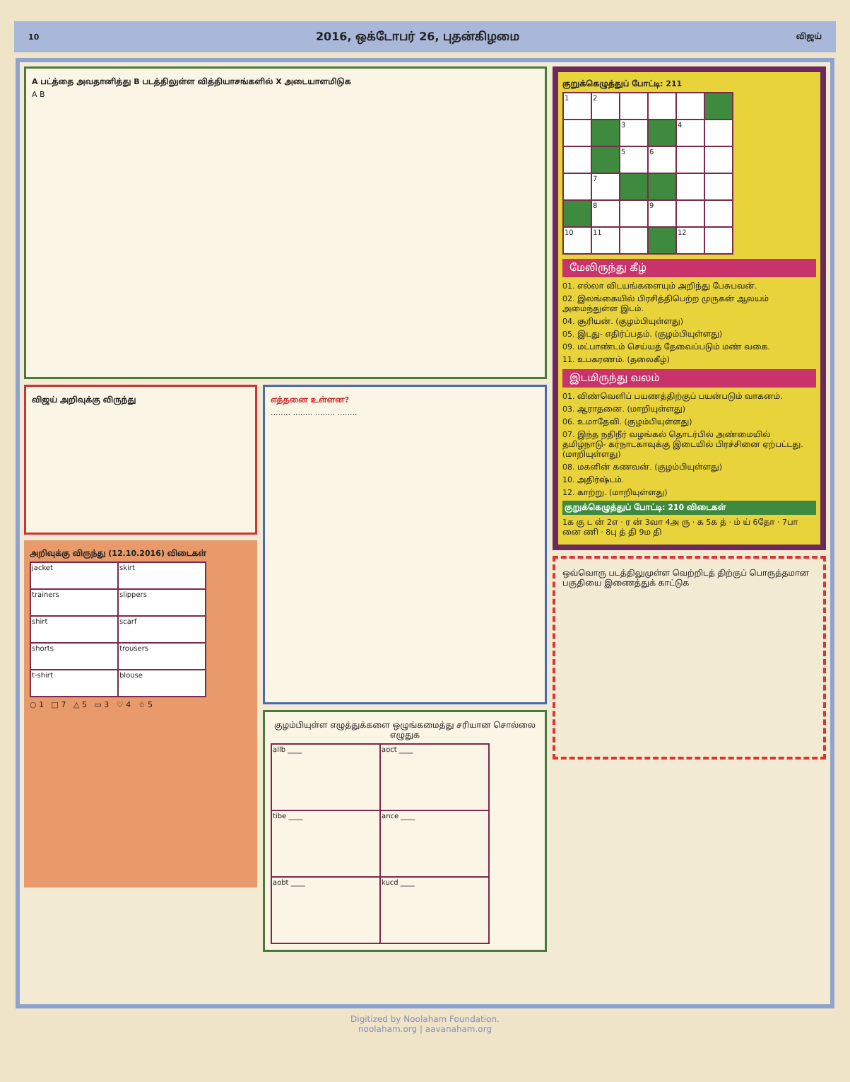10 2016, ஒக்டோபர் 26, புதன்கிழமை விஜய்
A பட்த்தை அவதானித்து B படத்திலுள்ள வித்தியாசங்களில் X அடையாளமிடுக
A B
விஜய் அறிவுக்கு விருந்து
அறிவுக்கு விருந்து (12.10.2016) விடைகள்
| jacket | skirt |
| trainers | slippers |
| shirt | scarf |
| shorts | trousers |
| t-shirt | blouse |
○ 1 □ 7 △ 5 ▭ 3 ♡ 4 ☆ 5
எத்தனை உள்ளன?
........ ........ ........ ........
குழம்பியுள்ள எழுத்துக்களை ஒழுங்கமைத்து சரியான சொல்லை எழுதுக
| allb ____ | aoct ____ |
| tibe ____ | ance ____ |
| aobt ____ | kucd ____ |
குறுக்கெழுத்துப் போட்டி: 211
| 1 | 2 | | | | |
| | | 3 | | 4 | |
| | | 5 | 6 | | |
| | 7 | | | | |
| | 8 | | 9 | | |
| 10 | 11 | | | 12 | |
மேலிருந்து கீழ்
01. எல்லா விடயங்களையும் அறிந்து பேசுபவன்.
02. இலங்கையில் பிரசித்திபெற்ற முருகன் ஆலயம் அமைந்துள்ள இடம்.
04. சூரியன். (குழம்பியுள்ளது)
05. இடது- எதிர்ப்பதம். (குழம்பியுள்ளது)
09. மட்பாண்டம் செய்யத் தேவைப்படும் மண் வகை.
11. உபகரணம். (தலைகீழ்)
இடமிருந்து வலம்
01. விண்வெளிப் பயணத்திற்குப் பயன்படும் வாகனம்.
03. ஆராதனை. (மாறியுள்ளது)
06. உமாதேவி. (குழம்பியுள்ளது)
07. இந்த நதிநீர் வழங்கல் தொடர்பில் அண்மையில் தமிழ்நாடு- கர்நாடகாவுக்கு இடையில் பிரச்சினை ஏற்பட்டது. (மாறியுள்ளது)
08. மகளின் கணவன். (குழம்பியுள்ளது)
10. அதிர்ஷ்டம்.
12. காற்று. (மாறியுள்ளது)
குறுக்கெழுத்துப் போட்டி: 210 விடைகள்
1க கு ட ன் 2எ · ர ன் 3வா 4அ ரு · க 5க த் · ம் ய் 6தோ · 7பா னை ணி · 8பு த் தி 9ம தி
ஒவ்வொரு படத்திலுமுள்ள வெற்றிடத் திற்குப் பொருத்தமான பகுதியை இணைத்துக் காட்டுக
Digitized by Noolaham Foundation.
noolaham.org | aavanaham.org